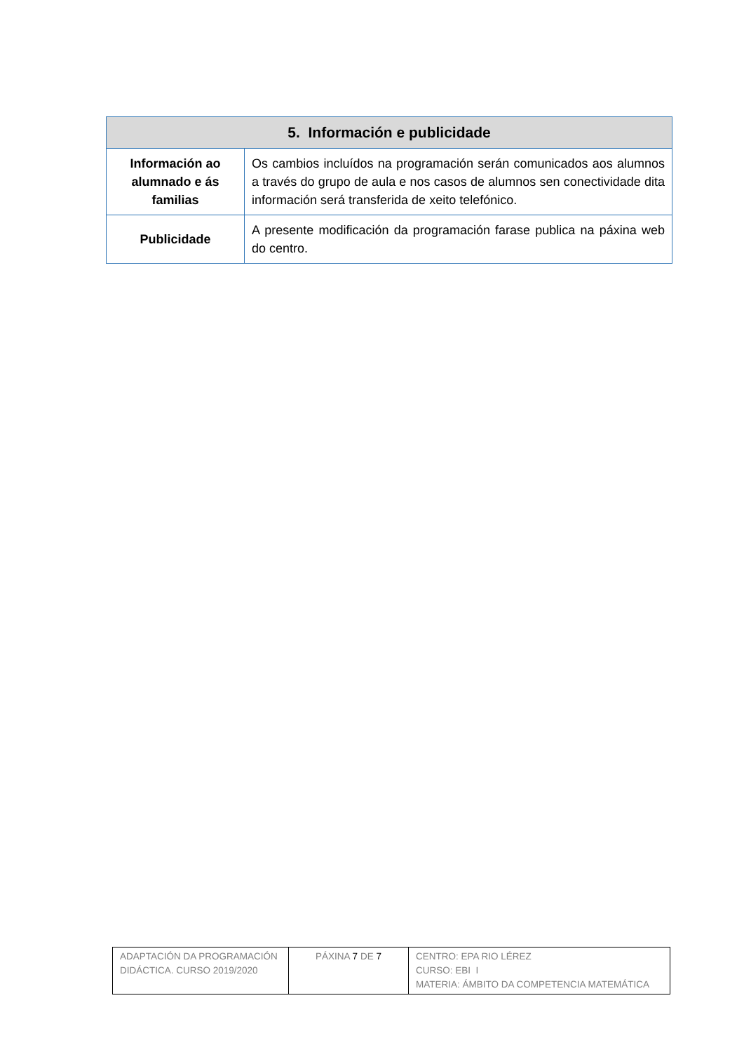| 5. Información e publicidade | |
| --- | --- |
| Información ao alumnado e ás familias | Os cambios incluídos na programación serán comunicados aos alumnos a través do grupo de aula e nos casos de alumnos sen conectividade dita información será transferida de xeito telefónico. |
| Publicidade | A presente modificación da programación farase publica na páxina web do centro. |
| ADAPTACIÓN DA PROGRAMACIÓN DIDÁCTICA. CURSO 2019/2020 | PÁXINA 7 DE 7 | CENTRO: EPA RIO LÉREZ CURSO: EBI I MATERIA: ÁMBITO DA COMPETENCIA MATEMÁTICA |